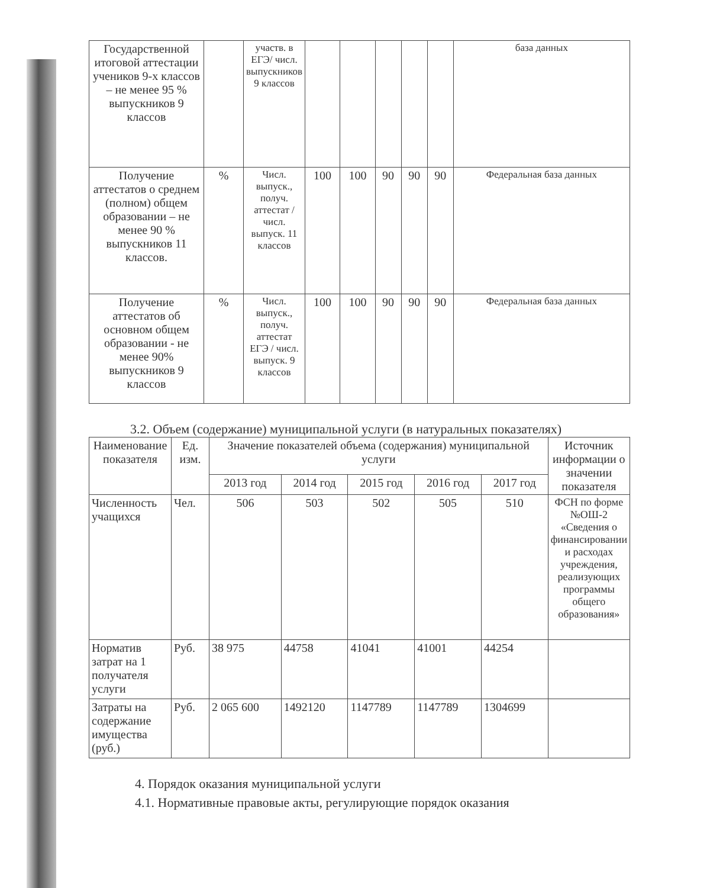| Государственной итоговой аттестации учеников 9-х классов – не менее 95 % выпускников 9 классов | | участв. в ЕГЭ/ числ. выпускников 9 классов | | | | | | база данных |
| Получение аттестатов о среднем (полном) общем образовании – не менее 90 % выпускников 11 классов. | % | Числ. выпуск., получ. аттестат / числ. выпуск. 11 классов | 100 | 100 | 90 | 90 | 90 | Федеральная база данных |
| Получение аттестатов об основном общем образовании - не менее 90% выпускников 9 классов | % | Числ. выпуск., получ. аттестат ЕГЭ / числ. выпуск. 9 классов | 100 | 100 | 90 | 90 | 90 | Федеральная база данных |
3.2. Объем (содержание) муниципальной услуги (в натуральных показателях)
| Наименование показателя | Ед. изм. | Значение показателей объема (содержания) муниципальной услуги | | | | | Источник информации о значении показателя |
| --- | --- | --- | --- | --- | --- | --- | --- |
| | | 2013 год | 2014 год | 2015 год | 2016 год | 2017 год | |
| Численность учащихся | Чел. | 506 | 503 | 502 | 505 | 510 | ФСН по форме №ОШ-2 «Сведения о финансировании и расходах учреждения, реализующих программы общего образования» |
| Норматив затрат на 1 получателя услуги | Руб. | 38 975 | 44758 | 41041 | 41001 | 44254 | |
| Затраты на содержание имущества (руб.) | Руб. | 2 065 600 | 1492120 | 1147789 | 1147789 | 1304699 | |
4. Порядок оказания муниципальной услуги
4.1. Нормативные правовые акты, регулирующие порядок оказания